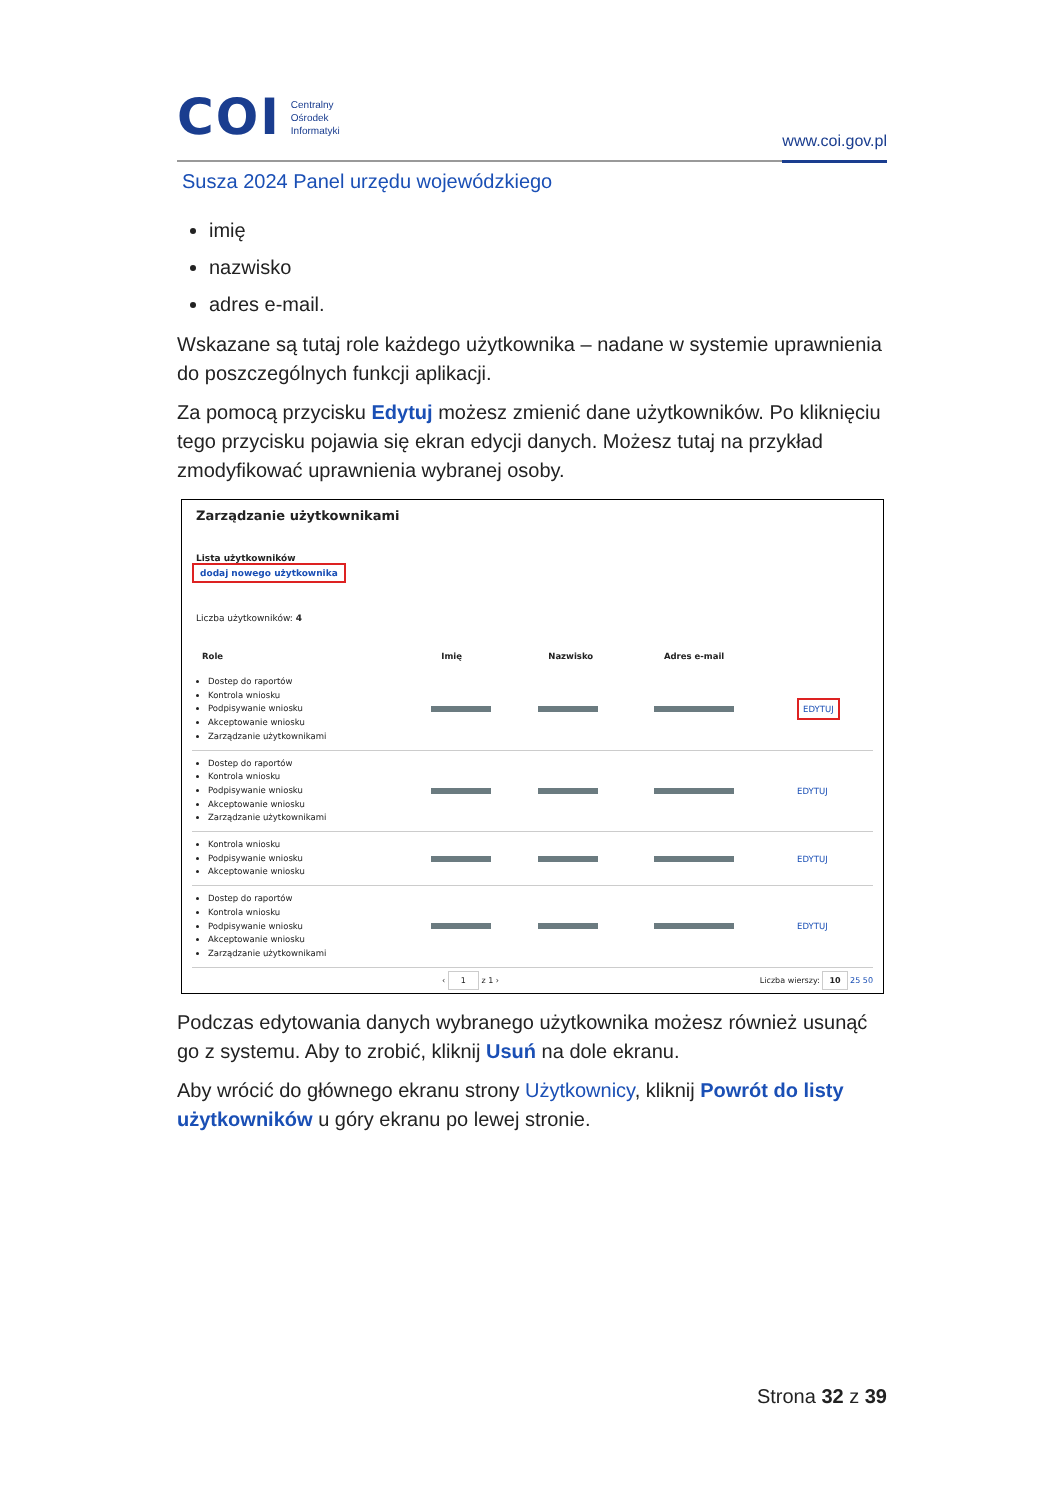COI Centralny
Ośrodek
Informatyki
www.coi.gov.pl
Susza 2024 Panel urzędu wojewódzkiego
imię
nazwisko
adres e-mail.
Wskazane są tutaj role każdego użytkownika – nadane w systemie uprawnienia do poszczególnych funkcji aplikacji.
Za pomocą przycisku Edytuj możesz zmienić dane użytkowników. Po kliknięciu tego przycisku pojawia się ekran edycji danych. Możesz tutaj na przykład zmodyfikować uprawnienia wybranej osoby.
Zarządzanie użytkownikami
Lista użytkowników
dodaj nowego użytkownika
Liczba użytkowników: 4
| Role | Imię | Nazwisko | Adres e-mail | |
| --- | --- | --- | --- | --- |
| Dostep do raportów Kontrola wniosku Podpisywanie wniosku Akceptowanie wniosku Zarządzanie użytkownikami | | | | EDYTUJ |
| Dostep do raportów Kontrola wniosku Podpisywanie wniosku Akceptowanie wniosku Zarządzanie użytkownikami | | | | EDYTUJ |
| Kontrola wniosku Podpisywanie wniosku Akceptowanie wniosku | | | | EDYTUJ |
| Dostep do raportów Kontrola wniosku Podpisywanie wniosku Akceptowanie wniosku Zarządzanie użytkownikami | | | | EDYTUJ |
‹ 1 z 1 › Liczba wierszy: 10 25 50
Podczas edytowania danych wybranego użytkownika możesz również usunąć go z systemu. Aby to zrobić, kliknij Usuń na dole ekranu.
Aby wrócić do głównego ekranu strony Użytkownicy, kliknij Powrót do listy użytkowników u góry ekranu po lewej stronie.
Strona 32 z 39